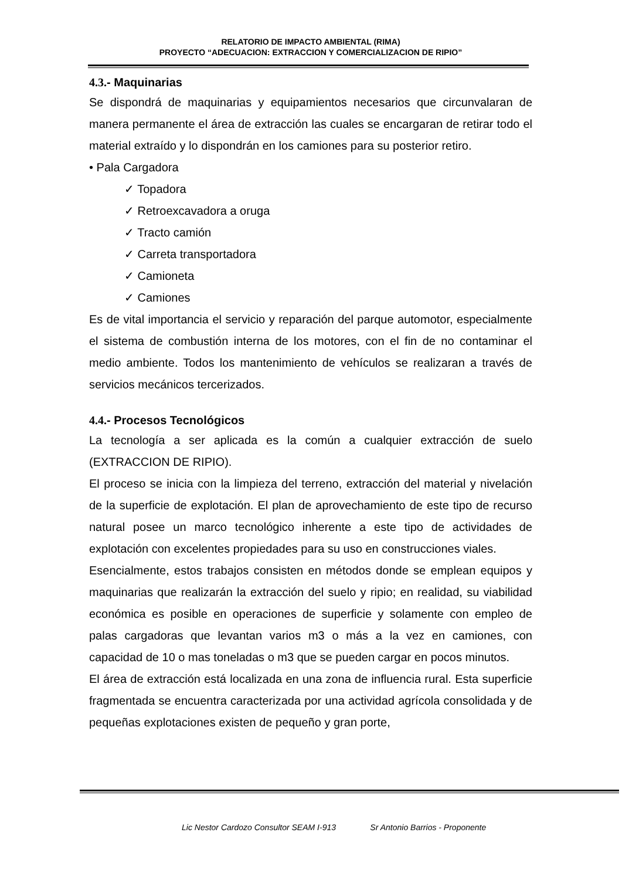RELATORIO DE IMPACTO AMBIENTAL (RIMA)
PROYECTO “ADECUACION: EXTRACCION Y COMERCIALIZACION DE RIPIO”
4.3.- Maquinarias
Se dispondrá de maquinarias y equipamientos necesarios que circunvalaran de manera permanente el área de extracción las cuales se encargaran de retirar todo el material extraído y lo dispondrán en los camiones para su posterior retiro.
• Pala Cargadora
✓ Topadora
✓ Retroexcavadora a oruga
✓ Tracto camión
✓ Carreta transportadora
✓ Camioneta
✓ Camiones
Es de vital importancia el servicio y reparación del parque automotor, especialmente el sistema de combustión interna de los motores, con el fin de no contaminar el medio ambiente. Todos los mantenimiento de vehículos se realizaran a través de servicios mecánicos tercerizados.
4.4.- Procesos Tecnológicos
La tecnología a ser aplicada es la común a cualquier extracción de suelo (EXTRACCION DE RIPIO).
El proceso se inicia con la limpieza del terreno, extracción del material y nivelación de la superficie de explotación. El plan de aprovechamiento de este tipo de recurso natural posee un marco tecnológico inherente a este tipo de actividades de explotación con excelentes propiedades para su uso en construcciones viales.
Esencialmente, estos trabajos consisten en métodos donde se emplean equipos y maquinarias que realizarán la extracción del suelo y ripio; en realidad, su viabilidad económica es posible en operaciones de superficie y solamente con empleo de palas cargadoras que levantan varios m3 o más a la vez en camiones, con capacidad de 10 o mas toneladas o m3 que se pueden cargar en pocos minutos.
El área de extracción está localizada en una zona de influencia rural. Esta superficie fragmentada se encuentra caracterizada por una actividad agrícola consolidada y de pequeñas explotaciones existen de pequeño y gran porte,
Lic Nestor Cardozo Consultor SEAM I-913 Sr Antonio Barrios - Proponente